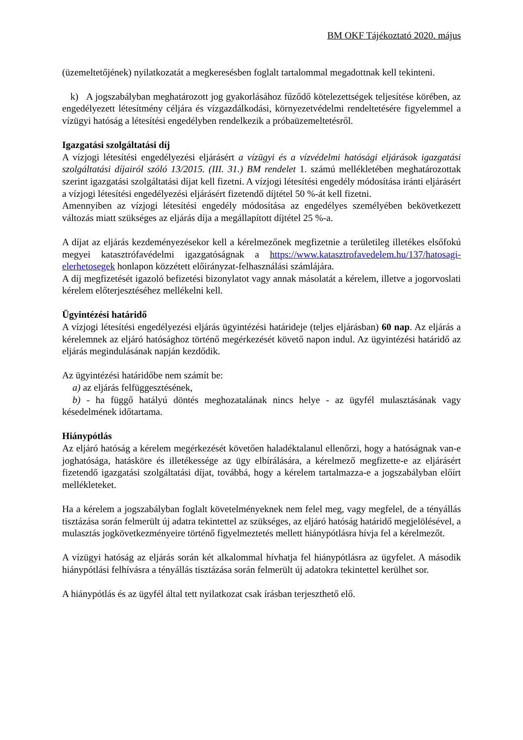BM OKF Tájékoztató 2020. május
(üzemeltetőjének) nyilatkozatát a megkeresésben foglalt tartalommal megadottnak kell tekinteni.
k) A jogszabályban meghatározott jog gyakorlásához fűződő kötelezettségek teljesítése körében, az engedélyezett létesítmény céljára és vízgazdálkodási, környezetvédelmi rendeltetésére figyelemmel a vízügyi hatóság a létesítési engedélyben rendelkezik a próbaüzemeltetésről.
Igazgatási szolgáltatási díj
A vízjogi létesítési engedélyezési eljárásért a vízügyi és a vízvédelmi hatósági eljárások igazgatási szolgáltatási díjairól szóló 13/2015. (III. 31.) BM rendelet 1. számú mellékletében meghatározottak szerint igazgatási szolgáltatási díjat kell fizetni. A vízjogi létesítési engedély módosítása iránti eljárásért a vízjogi létesítési engedélyezési eljárásért fizetendő díjtétel 50 %-át kell fizetni.
Amennyiben az vízjogi létesítési engedély módosítása az engedélyes személyében bekövetkezett változás miatt szükséges az eljárás díja a megállapított díjtétel 25 %-a.
A díjat az eljárás kezdeményezésekor kell a kérelmezőnek megfizetnie a területileg illetékes elsőfokú megyei katasztrófavédelmi igazgatóságnak a https://www.katasztrofavedelem.hu/137/hatosagi-elerhetosegek honlapon közzétett előirányzat-felhasználási számlájára.
A díj megfizetését igazoló befizetési bizonylatot vagy annak másolatát a kérelem, illetve a jogorvoslati kérelem előterjesztéséhez mellékelni kell.
Ügyintézési határidő
A vízjogi létesítési engedélyezési eljárás ügyintézési határideje (teljes eljárásban) 60 nap. Az eljárás a kérelemnek az eljáró hatósághoz történő megérkezését követő napon indul. Az ügyintézési határidő az eljárás megindulásának napján kezdődik.
Az ügyintézési határidőbe nem számít be:
a) az eljárás felfüggesztésének,
b) - ha függő hatályú döntés meghozatalának nincs helye - az ügyfél mulasztásának vagy késedelmének időtartama.
Hiánypótlás
Az eljáró hatóság a kérelem megérkezését követően haladéktalanul ellenőrzi, hogy a hatóságnak van-e joghatósága, hatásköre és illetékessége az ügy elbírálására, a kérelmező megfizette-e az eljárásért fizetendő igazgatási szolgáltatási díjat, továbbá, hogy a kérelem tartalmazza-e a jogszabályban előírt mellékleteket.
Ha a kérelem a jogszabályban foglalt követelményeknek nem felel meg, vagy megfelel, de a tényállás tisztázása során felmerült új adatra tekintettel az szükséges, az eljáró hatóság határidő megjelölésével, a mulasztás jogkövetkezményeire történő figyelmeztetés mellett hiánypótlásra hívja fel a kérelmezőt.
A vízügyi hatóság az eljárás során két alkalommal hívhatja fel hiánypótlásra az ügyfelet. A második hiánypótlási felhívásra a tényállás tisztázása során felmerült új adatokra tekintettel kerülhet sor.
A hiánypótlás és az ügyfél által tett nyilatkozat csak írásban terjeszthető elő.